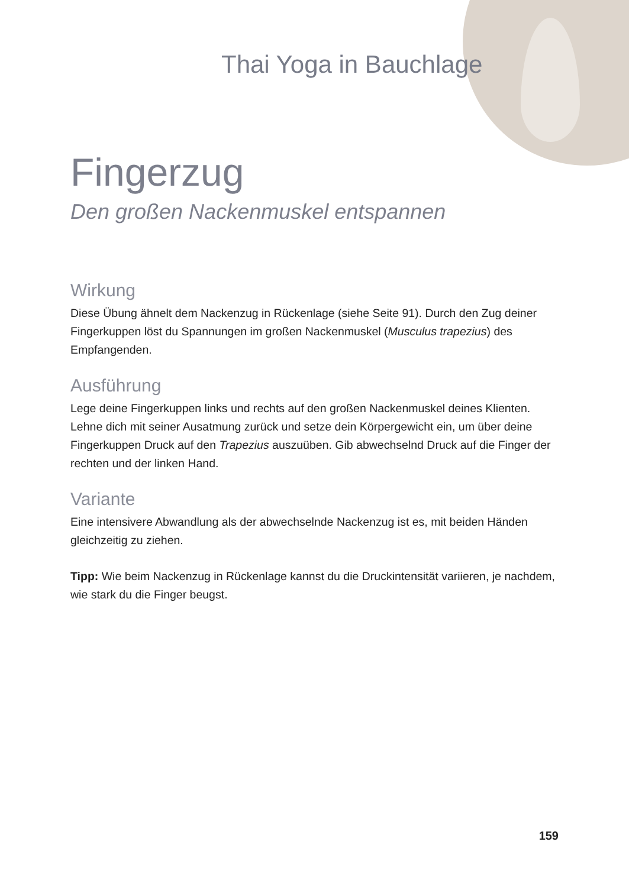Thai Yoga in Bauchlage
Fingerzug
Den großen Nackenmuskel entspannen
Wirkung
Diese Übung ähnelt dem Nackenzug in Rückenlage (siehe Seite 91). Durch den Zug deiner Fingerkuppen löst du Spannungen im großen Nackenmuskel (Musculus trapezius) des Empfangenden.
Ausführung
Lege deine Fingerkuppen links und rechts auf den großen Nackenmuskel deines Klienten. Lehne dich mit seiner Ausatmung zurück und setze dein Körpergewicht ein, um über deine Fingerkuppen Druck auf den Trapezius auszuüben. Gib abwechselnd Druck auf die Finger der rechten und der linken Hand.
Variante
Eine intensivere Abwandlung als der abwechselnde Nackenzug ist es, mit beiden Händen gleichzeitig zu ziehen.
Tipp: Wie beim Nackenzug in Rückenlage kannst du die Druckintensität variieren, je nachdem, wie stark du die Finger beugst.
159